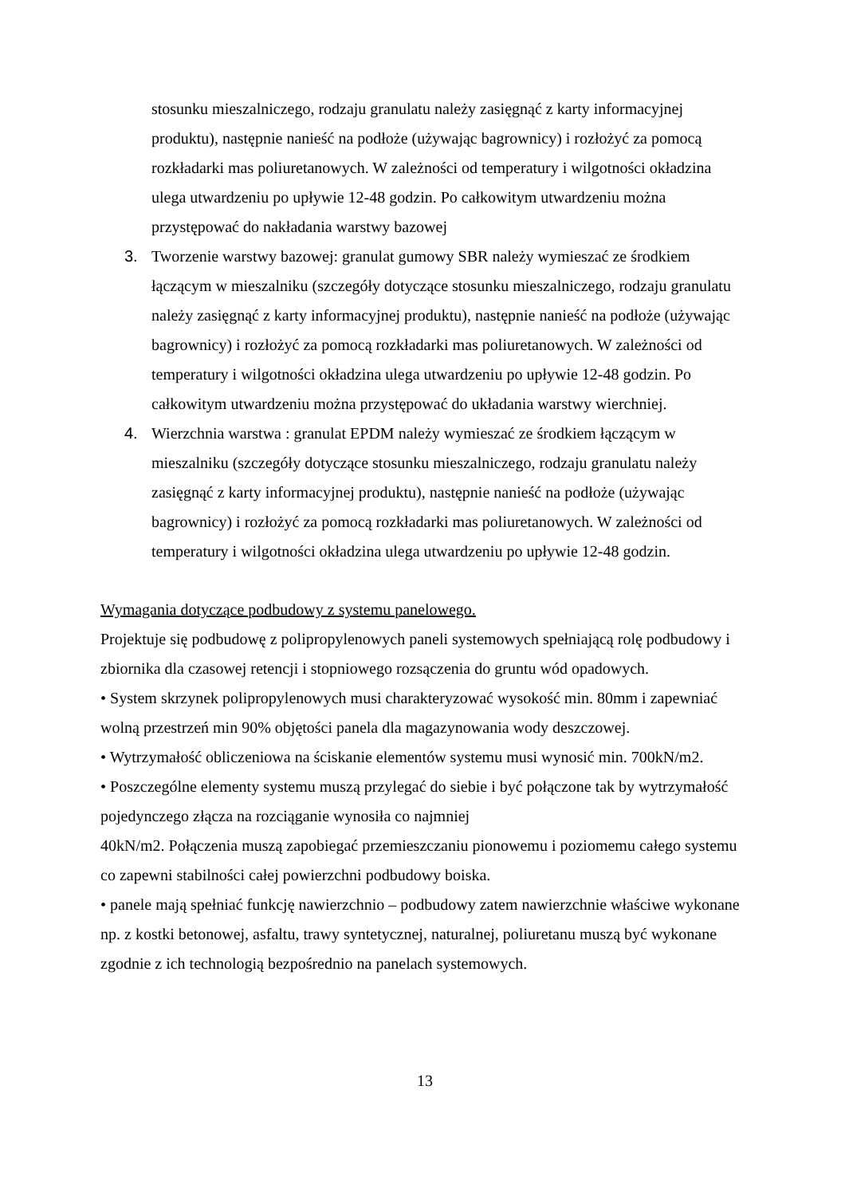stosunku mieszalniczego, rodzaju granulatu należy zasięgnąć z karty informacyjnej produktu), następnie nanieść na podłoże (używając bagrownicy) i rozłożyć za pomocą rozkładarki mas poliuretanowych. W zależności od temperatury i wilgotności okładzina ulega utwardzeniu po upływie 12-48 godzin. Po całkowitym utwardzeniu można przystępować do nakładania warstwy bazowej
3. Tworzenie warstwy bazowej: granulat gumowy SBR należy wymieszać ze środkiem łączącym w mieszalniku (szczegóły dotyczące stosunku mieszalniczego, rodzaju granulatu należy zasięgnąć z karty informacyjnej produktu), następnie nanieść na podłoże (używając bagrownicy) i rozłożyć za pomocą rozkładarki mas poliuretanowych. W zależności od temperatury i wilgotności okładzina ulega utwardzeniu po upływie 12-48 godzin. Po całkowitym utwardzeniu można przystępować do układania warstwy wierchniej.
4. Wierzchnia warstwa : granulat EPDM należy wymieszać ze środkiem łączącym w mieszalniku (szczegóły dotyczące stosunku mieszalniczego, rodzaju granulatu należy zasięgnąć z karty informacyjnej produktu), następnie nanieść na podłoże (używając bagrownicy) i rozłożyć za pomocą rozkładarki mas poliuretanowych. W zależności od temperatury i wilgotności okładzina ulega utwardzeniu po upływie 12-48 godzin.
Wymagania dotyczące podbudowy z systemu panelowego.
Projektuje się podbudowę z polipropylenowych paneli systemowych spełniającą rolę podbudowy i zbiornika dla czasowej retencji i stopniowego rozsączenia do gruntu wód opadowych.
• System skrzynek polipropylenowych musi charakteryzować wysokość min. 80mm i zapewniać wolną przestrzeń min 90% objętości panela dla magazynowania wody deszczowej.
• Wytrzymałość obliczeniowa na ściskanie elementów systemu musi wynosić min. 700kN/m2.
• Poszczególne elementy systemu muszą przylegać do siebie i być połączone tak by wytrzymałość pojedynczego złącza na rozciąganie wynosiła co najmniej
40kN/m2. Połączenia muszą zapobiegać przemieszczaniu pionowemu i poziomemu całego systemu co zapewni stabilności całej powierzchni podbudowy boiska.
• panele mają spełniać funkcję nawierzchnio – podbudowy zatem nawierzchnie właściwe wykonane np. z kostki betonowej, asfaltu, trawy syntetycznej, naturalnej, poliuretanu muszą być wykonane zgodnie z ich technologią bezpośrednio na panelach systemowych.
13